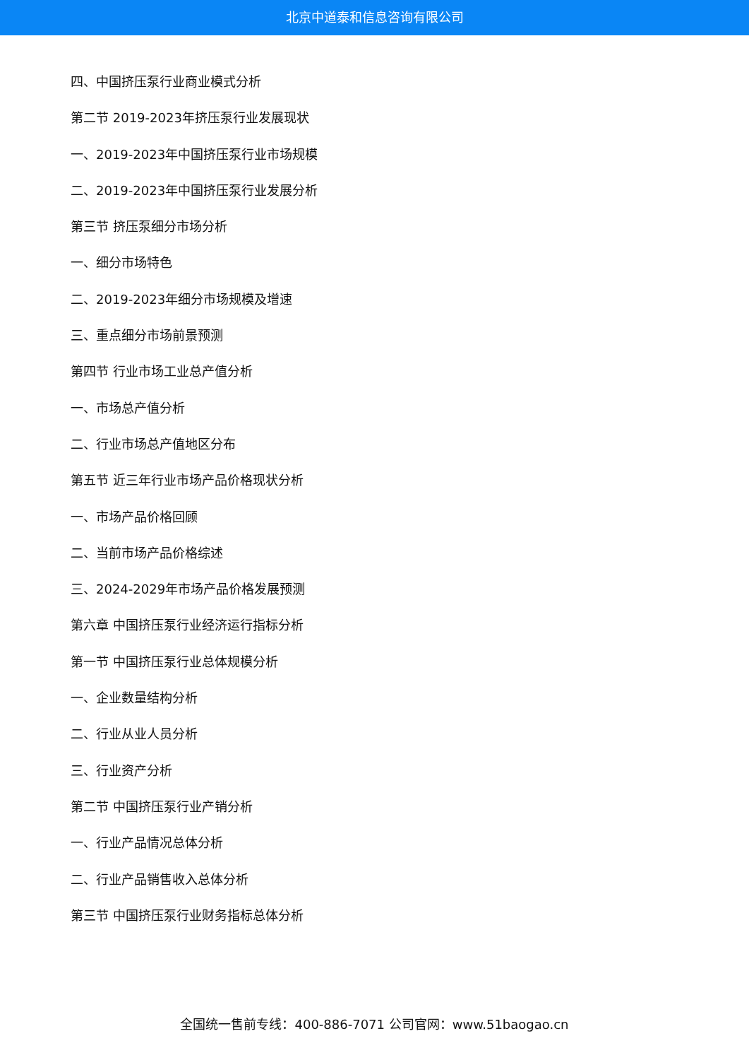北京中道泰和信息咨询有限公司
四、中国挤压泵行业商业模式分析
第二节 2019-2023年挤压泵行业发展现状
一、2019-2023年中国挤压泵行业市场规模
二、2019-2023年中国挤压泵行业发展分析
第三节 挤压泵细分市场分析
一、细分市场特色
二、2019-2023年细分市场规模及增速
三、重点细分市场前景预测
第四节 行业市场工业总产值分析
一、市场总产值分析
二、行业市场总产值地区分布
第五节 近三年行业市场产品价格现状分析
一、市场产品价格回顾
二、当前市场产品价格综述
三、2024-2029年市场产品价格发展预测
第六章 中国挤压泵行业经济运行指标分析
第一节 中国挤压泵行业总体规模分析
一、企业数量结构分析
二、行业从业人员分析
三、行业资产分析
第二节 中国挤压泵行业产销分析
一、行业产品情况总体分析
二、行业产品销售收入总体分析
第三节 中国挤压泵行业财务指标总体分析
全国统一售前专线：400-886-7071 公司官网：www.51baogao.cn